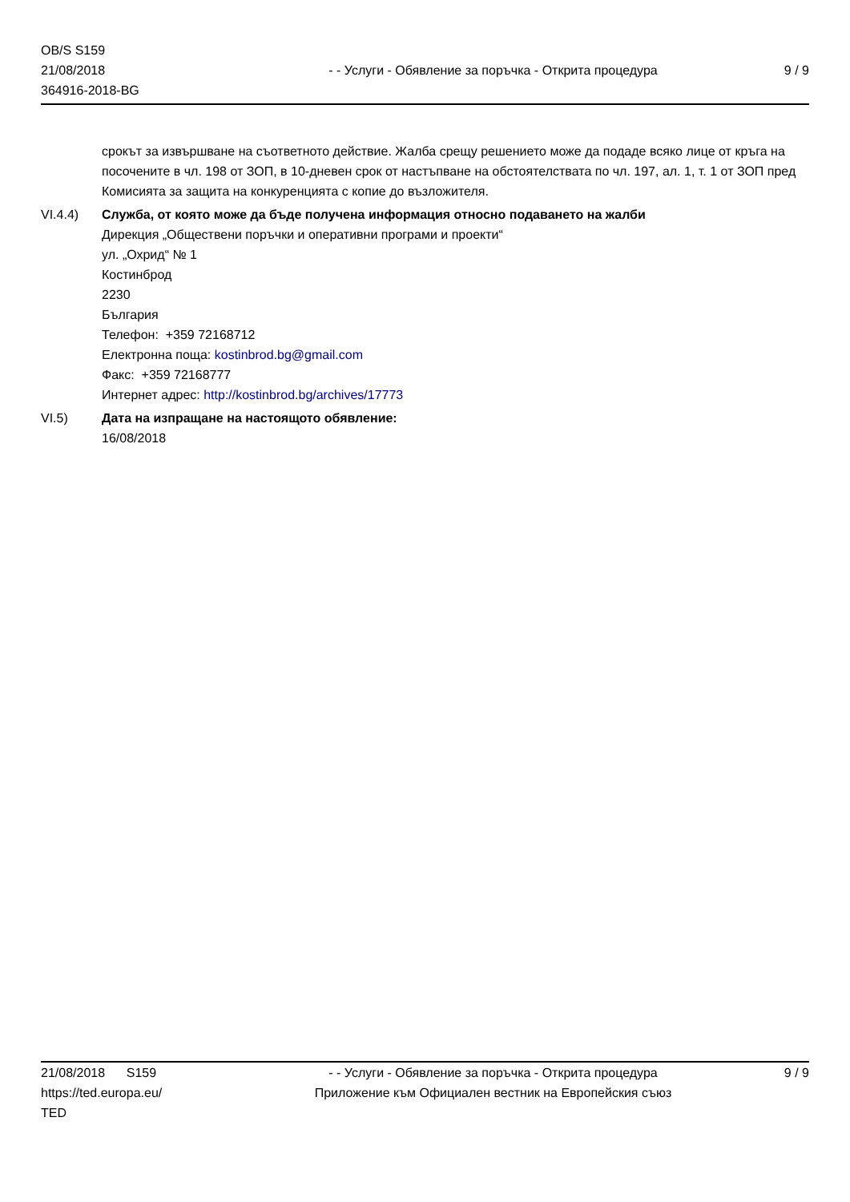OB/S S159
21/08/2018
364916-2018-BG
- - Услуги - Обявление за поръчка - Открита процедура
9 / 9
срокът за извършване на съответното действие. Жалба срещу решението може да подаде всяко лице от кръга на посочените в чл. 198 от ЗОП, в 10-дневен срок от настъпване на обстоятелствата по чл. 197, ал. 1, т. 1 от ЗОП пред Комисията за защита на конкуренцията с копие до възложителя.
VI.4.4) Служба, от която може да бъде получена информация относно подаването на жалби
Дирекция „Обществени поръчки и оперативни програми и проекти“
ул. „Охрид“ № 1
Костинброд
2230
България
Телефон: +359 72168712
Електронна поща: kostinbrod.bg@gmail.com
Факс: +359 72168777
Интернет адрес: http://kostinbrod.bg/archives/17773
VI.5) Дата на изпращане на настоящото обявление:
16/08/2018
21/08/2018 S159
https://ted.europa.eu/
TED
- - Услуги - Обявление за поръчка - Открита процедура
Приложение към Официален вестник на Европейския съюз
9 / 9